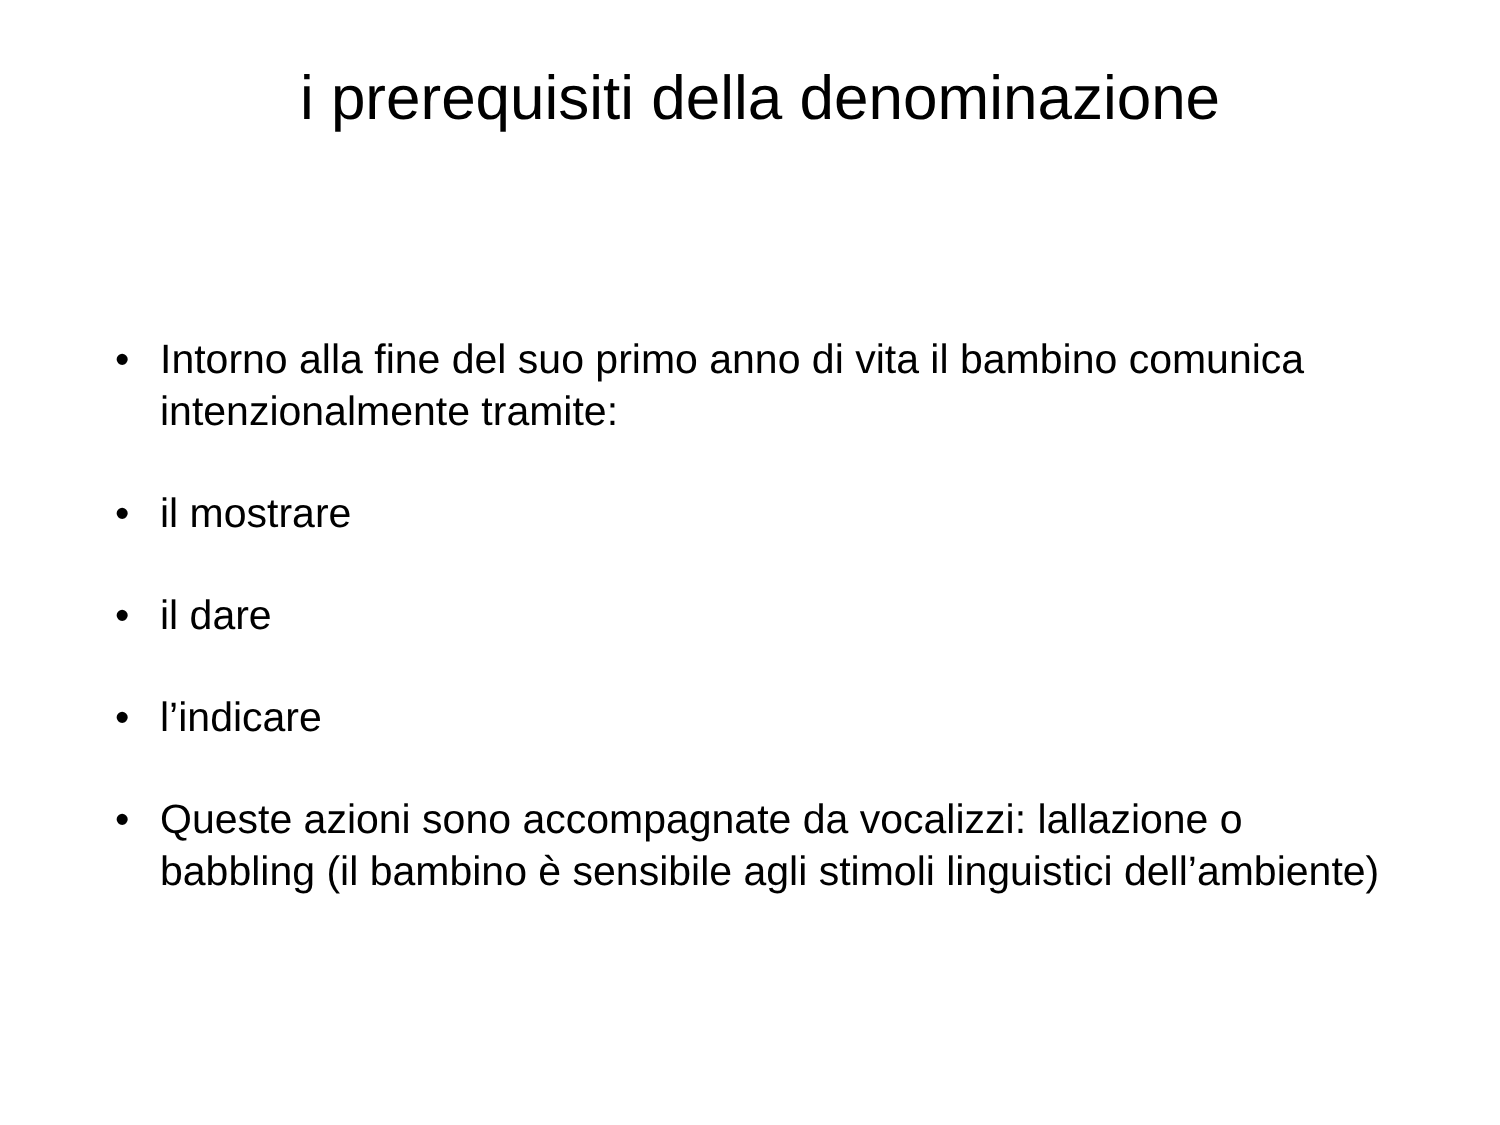i prerequisiti della denominazione
• Intorno alla fine del suo primo anno di vita il bambino comunica intenzionalmente tramite:
• il mostrare
• il dare
• l’indicare
• Queste azioni sono accompagnate da vocalizzi: lallazione o babbling (il bambino è sensibile agli stimoli linguistici dell’ambiente)